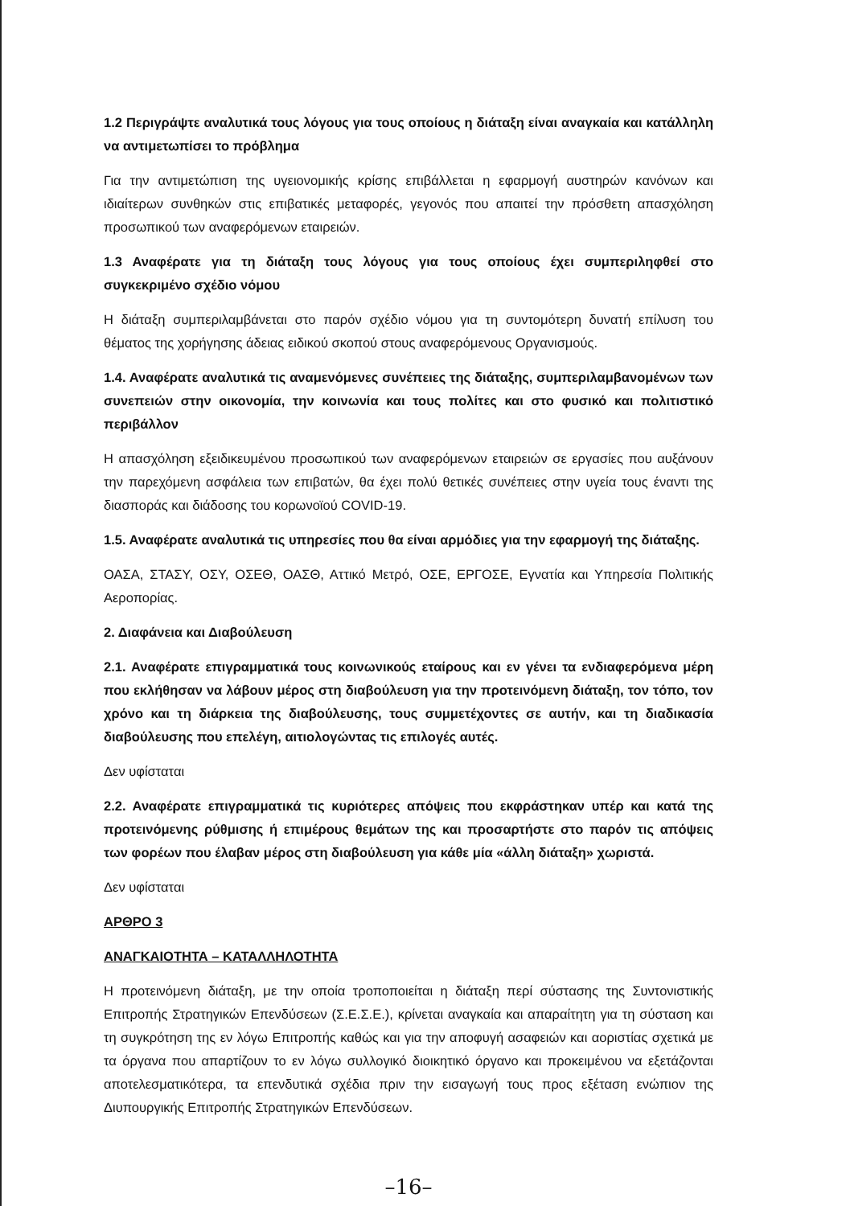1.2 Περιγράψτε αναλυτικά τους λόγους για τους οποίους η διάταξη είναι αναγκαία και κατάλληλη να αντιμετωπίσει το πρόβλημα
Για την αντιμετώπιση της υγειονομικής κρίσης επιβάλλεται η εφαρμογή αυστηρών κανόνων και ιδιαίτερων συνθηκών στις επιβατικές μεταφορές, γεγονός που απαιτεί την πρόσθετη απασχόληση προσωπικού των αναφερόμενων εταιρειών.
1.3 Αναφέρατε για τη διάταξη τους λόγους για τους οποίους έχει συμπεριληφθεί στο συγκεκριμένο σχέδιο νόμου
Η διάταξη συμπεριλαμβάνεται στο παρόν σχέδιο νόμου για τη συντομότερη δυνατή επίλυση του θέματος της χορήγησης άδειας ειδικού σκοπού στους αναφερόμενους Οργανισμούς.
1.4. Αναφέρατε αναλυτικά τις αναμενόμενες συνέπειες της διάταξης, συμπεριλαμβανομένων των συνεπειών στην οικονομία, την κοινωνία και τους πολίτες και στο φυσικό και πολιτιστικό περιβάλλον
Η απασχόληση εξειδικευμένου προσωπικού των αναφερόμενων εταιρειών σε εργασίες που αυξάνουν την παρεχόμενη ασφάλεια των επιβατών, θα έχει πολύ θετικές συνέπειες στην υγεία τους έναντι της διασποράς και διάδοσης του κορωνοϊού COVID-19.
1.5. Αναφέρατε αναλυτικά τις υπηρεσίες που θα είναι αρμόδιες για την εφαρμογή της διάταξης.
ΟΑΣΑ, ΣΤΑΣΥ, ΟΣΥ, ΟΣΕΘ, ΟΑΣΘ, Αττικό Μετρό, ΟΣΕ, ΕΡΓΟΣΕ, Εγνατία και Υπηρεσία Πολιτικής Αεροπορίας.
2. Διαφάνεια και Διαβούλευση
2.1. Αναφέρατε επιγραμματικά τους κοινωνικούς εταίρους και εν γένει τα ενδιαφερόμενα μέρη που εκλήθησαν να λάβουν μέρος στη διαβούλευση για την προτεινόμενη διάταξη, τον τόπο, τον χρόνο και τη διάρκεια της διαβούλευσης, τους συμμετέχοντες σε αυτήν, και τη διαδικασία διαβούλευσης που επελέγη, αιτιολογώντας τις επιλογές αυτές.
Δεν υφίσταται
2.2. Αναφέρατε επιγραμματικά τις κυριότερες απόψεις που εκφράστηκαν υπέρ και κατά της προτεινόμενης ρύθμισης ή επιμέρους θεμάτων της και προσαρτήστε στο παρόν τις απόψεις των φορέων που έλαβαν μέρος στη διαβούλευση για κάθε μία «άλλη διάταξη» χωριστά.
Δεν υφίσταται
ΑΡΘΡΟ 3
ΑΝΑΓΚΑΙΟΤΗΤΑ – ΚΑΤΑΛΛΗΛΟΤΗΤΑ
Η προτεινόμενη διάταξη, με την οποία τροποποιείται η διάταξη περί σύστασης της Συντονιστικής Επιτροπής Στρατηγικών Επενδύσεων (Σ.Ε.Σ.Ε.), κρίνεται αναγκαία και απαραίτητη για τη σύσταση και τη συγκρότηση της εν λόγω Επιτροπής καθώς και για την αποφυγή ασαφειών και αοριστίας σχετικά με τα όργανα που απαρτίζουν το εν λόγω συλλογικό διοικητικό όργανο και προκειμένου να εξετάζονται αποτελεσματικότερα, τα επενδυτικά σχέδια πριν την εισαγωγή τους προς εξέταση ενώπιον της Διυπουργικής Επιτροπής Στρατηγικών Επενδύσεων.
–16–